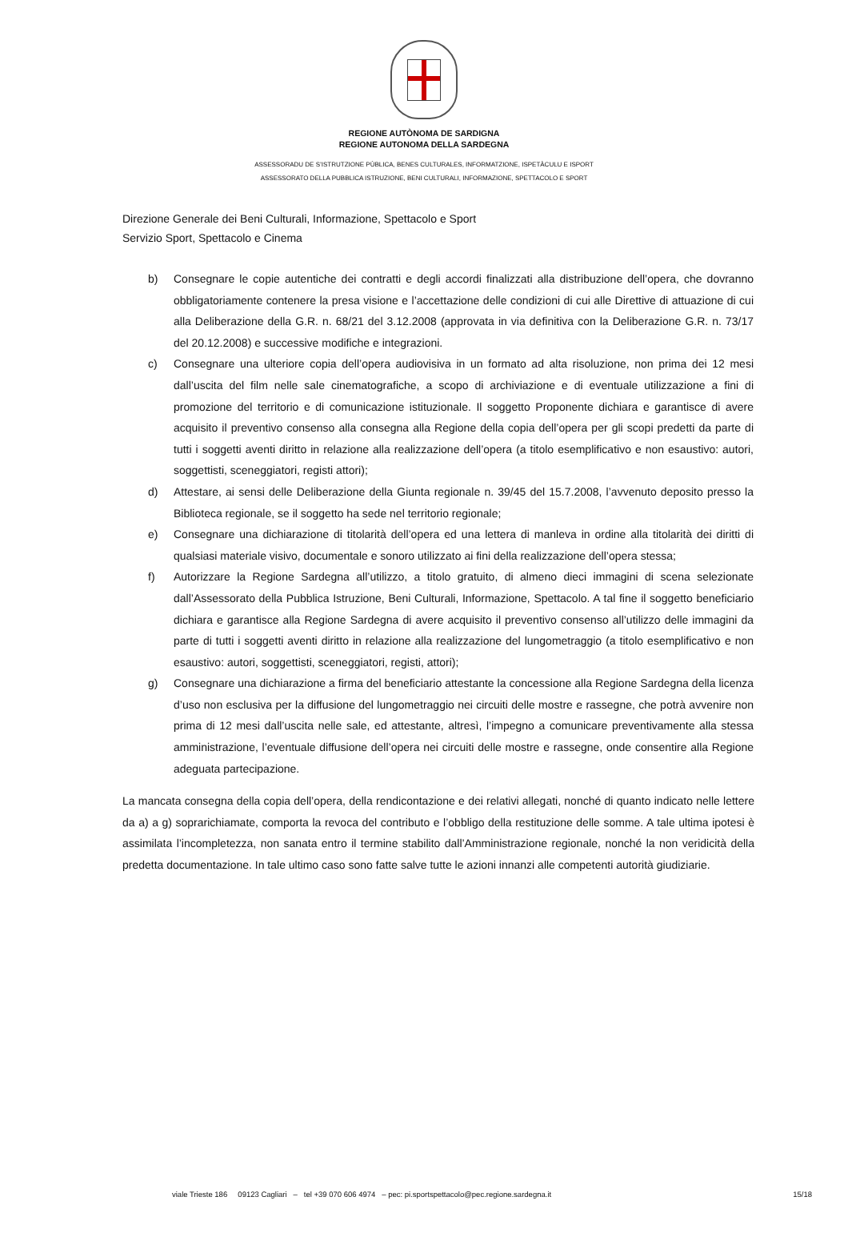REGIONE AUTÒNOMA DE SARDIGNA
REGIONE AUTONOMA DELLA SARDEGNA
ASSESSORADU DE S’ISTRUTZIONE PÙBLICA, BENES CULTURALES, INFORMATZIONE, ISPETÀCULU E ISPORT
ASSESSORATO DELLA PUBBLICA ISTRUZIONE, BENI CULTURALI, INFORMAZIONE, SPETTACOLO E SPORT
Direzione Generale dei Beni Culturali, Informazione, Spettacolo e Sport
Servizio Sport, Spettacolo e Cinema
b) Consegnare le copie autentiche dei contratti e degli accordi finalizzati alla distribuzione dell’opera, che dovranno obbligatoriamente contenere la presa visione e l’accettazione delle condizioni di cui alle Direttive di attuazione di cui alla Deliberazione della G.R. n. 68/21 del 3.12.2008 (approvata in via definitiva con la Deliberazione G.R. n. 73/17 del 20.12.2008) e successive modifiche e integrazioni.
c) Consegnare una ulteriore copia dell’opera audiovisiva in un formato ad alta risoluzione, non prima dei 12 mesi dall’uscita del film nelle sale cinematografiche, a scopo di archiviazione e di eventuale utilizzazione a fini di promozione del territorio e di comunicazione istituzionale. Il soggetto Proponente dichiara e garantisce di avere acquisito il preventivo consenso alla consegna alla Regione della copia dell’opera per gli scopi predetti da parte di tutti i soggetti aventi diritto in relazione alla realizzazione dell’opera (a titolo esemplificativo e non esaustivo: autori, soggettisti, sceneggiatori, registi attori);
d) Attestare, ai sensi delle Deliberazione della Giunta regionale n. 39/45 del 15.7.2008, l’avvenuto deposito presso la Biblioteca regionale, se il soggetto ha sede nel territorio regionale;
e) Consegnare una dichiarazione di titolarità dell’opera ed una lettera di manleva in ordine alla titolarità dei diritti di qualsiasi materiale visivo, documentale e sonoro utilizzato ai fini della realizzazione dell’opera stessa;
f) Autorizzare la Regione Sardegna all’utilizzo, a titolo gratuito, di almeno dieci immagini di scena selezionate dall’Assessorato della Pubblica Istruzione, Beni Culturali, Informazione, Spettacolo. A tal fine il soggetto beneficiario dichiara e garantisce alla Regione Sardegna di avere acquisito il preventivo consenso all’utilizzo delle immagini da parte di tutti i soggetti aventi diritto in relazione alla realizzazione del lungometraggio (a titolo esemplificativo e non esaustivo: autori, soggettisti, sceneggiatori, registi, attori);
g) Consegnare una dichiarazione a firma del beneficiario attestante la concessione alla Regione Sardegna della licenza d’uso non esclusiva per la diffusione del lungometraggio nei circuiti delle mostre e rassegne, che potrà avvenire non prima di 12 mesi dall’uscita nelle sale, ed attestante, altresì, l’impegno a comunicare preventivamente alla stessa amministrazione, l’eventuale diffusione dell’opera nei circuiti delle mostre e rassegne, onde consentire alla Regione adeguata partecipazione.
La mancata consegna della copia dell’opera, della rendicontazione e dei relativi allegati, nonché di quanto indicato nelle lettere da a) a g) soprarichiamate, comporta la revoca del contributo e l’obbligo della restituzione delle somme. A tale ultima ipotesi è assimilata l’incompletezza, non sanata entro il termine stabilito dall’Amministrazione regionale, nonché la non veridicità della predetta documentazione. In tale ultimo caso sono fatte salve tutte le azioni innanzi alle competenti autorità giudiziarie.
viale Trieste 186 09123 Cagliari – tel +39 070 606 4974 – pec: pi.sportspettacolo@pec.regione.sardegna.it 15/18